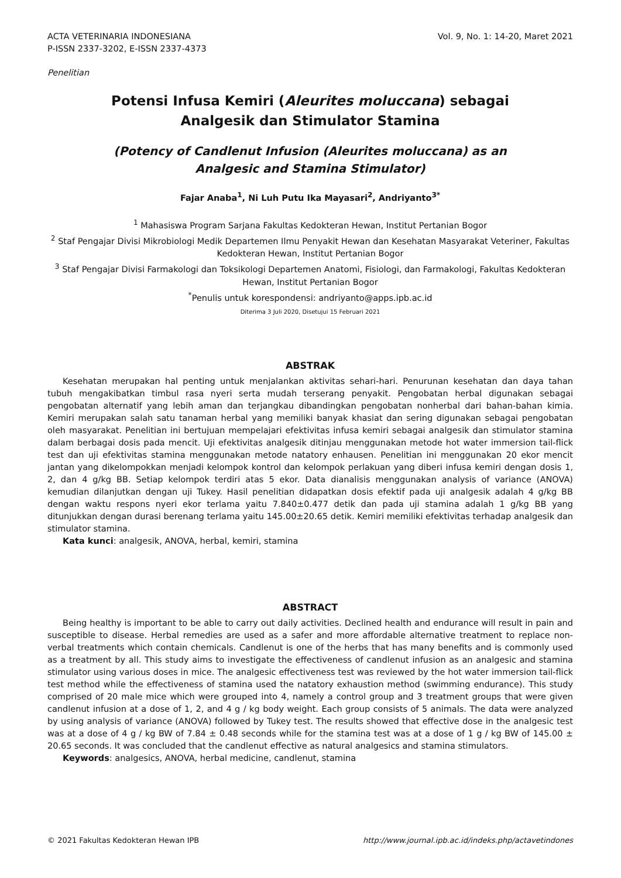ACTA VETERINARIA INDONESIANA Vol. 9, No. 1: 14-20, Maret 2021
P-ISSN 2337-3202, E-ISSN 2337-4373
Penelitian
Potensi Infusa Kemiri (Aleurites moluccana) sebagai
Analgesik dan Stimulator Stamina
(Potency of Candlenut Infusion (Aleurites moluccana) as an
Analgesic and Stamina Stimulator)
Fajar Anaba<sup>1</sup>, Ni Luh Putu Ika Mayasari<sup>2</sup>, Andriyanto<sup>3*</sup>
<sup>1</sup> Mahasiswa Program Sarjana Fakultas Kedokteran Hewan, Institut Pertanian Bogor
<sup>2</sup> Staf Pengajar Divisi Mikrobiologi Medik Departemen Ilmu Penyakit Hewan dan Kesehatan Masyarakat Veteriner, Fakultas Kedokteran Hewan, Institut Pertanian Bogor
<sup>3</sup> Staf Pengajar Divisi Farmakologi dan Toksikologi Departemen Anatomi, Fisiologi, dan Farmakologi, Fakultas Kedokteran Hewan, Institut Pertanian Bogor
<sup>*</sup> Penulis untuk korespondensi: andriyanto@apps.ipb.ac.id
Diterima 3 Juli 2020, Disetujui 15 Februari 2021
ABSTRAK
Kesehatan merupakan hal penting untuk menjalankan aktivitas sehari-hari. Penurunan kesehatan dan daya tahan tubuh mengakibatkan timbul rasa nyeri serta mudah terserang penyakit. Pengobatan herbal digunakan sebagai pengobatan alternatif yang lebih aman dan terjangkau dibandingkan pengobatan nonherbal dari bahan-bahan kimia. Kemiri merupakan salah satu tanaman herbal yang memiliki banyak khasiat dan sering digunakan sebagai pengobatan oleh masyarakat. Penelitian ini bertujuan mempelajari efektivitas infusa kemiri sebagai analgesik dan stimulator stamina dalam berbagai dosis pada mencit. Uji efektivitas analgesik ditinjau menggunakan metode hot water immersion tail-flick test dan uji efektivitas stamina menggunakan metode natatory enhausen. Penelitian ini menggunakan 20 ekor mencit jantan yang dikelompokkan menjadi kelompok kontrol dan kelompok perlakuan yang diberi infusa kemiri dengan dosis 1, 2, dan 4 g/kg BB. Setiap kelompok terdiri atas 5 ekor. Data dianalisis menggunakan analysis of variance (ANOVA) kemudian dilanjutkan dengan uji Tukey. Hasil penelitian didapatkan dosis efektif pada uji analgesik adalah 4 g/kg BB dengan waktu respons nyeri ekor terlama yaitu 7.840±0.477 detik dan pada uji stamina adalah 1 g/kg BB yang ditunjukkan dengan durasi berenang terlama yaitu 145.00±20.65 detik. Kemiri memiliki efektivitas terhadap analgesik dan stimulator stamina.
Kata kunci: analgesik, ANOVA, herbal, kemiri, stamina
ABSTRACT
Being healthy is important to be able to carry out daily activities. Declined health and endurance will result in pain and susceptible to disease. Herbal remedies are used as a safer and more affordable alternative treatment to replace non-verbal treatments which contain chemicals. Candlenut is one of the herbs that has many benefits and is commonly used as a treatment by all. This study aims to investigate the effectiveness of candlenut infusion as an analgesic and stamina stimulator using various doses in mice. The analgesic effectiveness test was reviewed by the hot water immersion tail-flick test method while the effectiveness of stamina used the natatory exhaustion method (swimming endurance). This study comprised of 20 male mice which were grouped into 4, namely a control group and 3 treatment groups that were given candlenut infusion at a dose of 1, 2, and 4 g / kg body weight. Each group consists of 5 animals. The data were analyzed by using analysis of variance (ANOVA) followed by Tukey test. The results showed that effective dose in the analgesic test was at a dose of 4 g / kg BW of 7.84 ± 0.48 seconds while for the stamina test was at a dose of 1 g / kg BW of 145.00 ± 20.65 seconds. It was concluded that the candlenut effective as natural analgesics and stamina stimulators.
Keywords: analgesics, ANOVA, herbal medicine, candlenut, stamina
© 2021 Fakultas Kedokteran Hewan IPB http://www.journal.ipb.ac.id/indeks.php/actavetindones